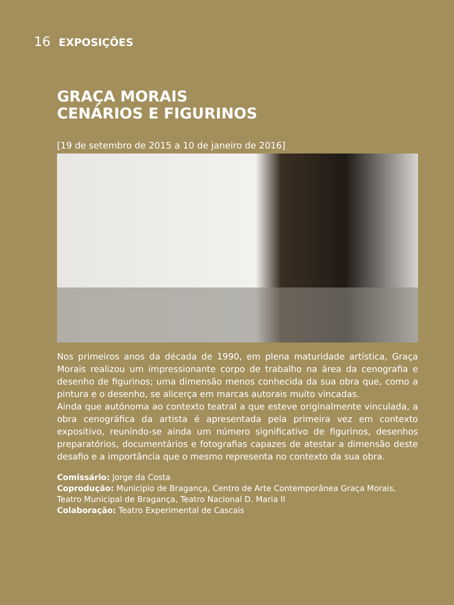16 EXPOSIÇÕES
GRAÇA MORAIS
CENÁRIOS E FIGURINOS
[19 de setembro de 2015 a 10 de janeiro de 2016]
Nos primeiros anos da década de 1990, em plena maturidade artística, Graça Morais realizou um impressionante corpo de trabalho na área da cenografia e desenho de figurinos; uma dimensão menos conhecida da sua obra que, como a pintura e o desenho, se alicerça em marcas autorais muito vincadas.
Ainda que autónoma ao contexto teatral a que esteve originalmente vinculada, a obra cenográfica da artista é apresentada pela primeira vez em contexto expositivo, reunindo-se ainda um número significativo de figurinos, desenhos preparatórios, documentários e fotografias capazes de atestar a dimensão deste desafio e a importância que o mesmo representa no contexto da sua obra.
Comissário: Jorge da Costa
Coprodução: Município de Bragança, Centro de Arte Contemporânea Graça Morais, Teatro Municipal de Bragança, Teatro Nacional D. Maria II
Colaboração: Teatro Experimental de Cascais